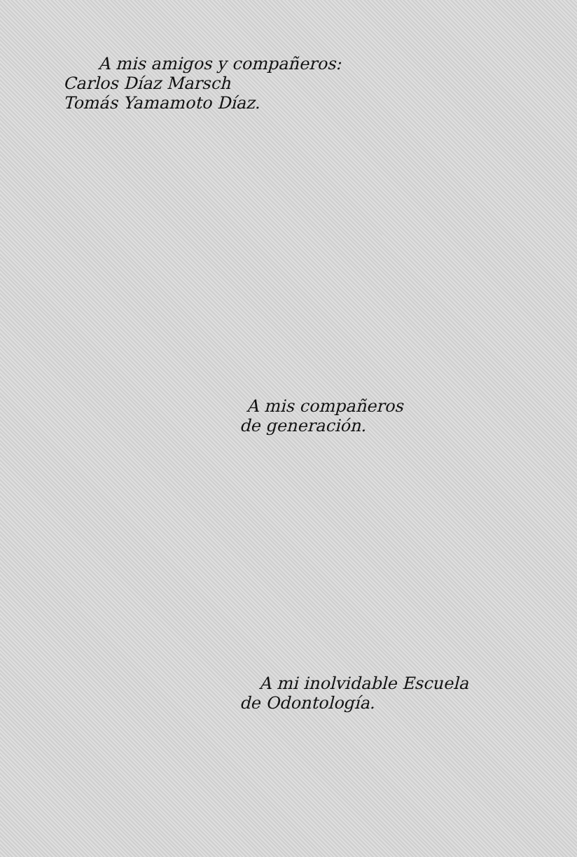A mis amigos y compañeros:
Carlos Díaz Marsch
Tomás Yamamoto Díaz.
A mis compañeros
de generación.
A mi inolvidable Escuela
de Odontología.